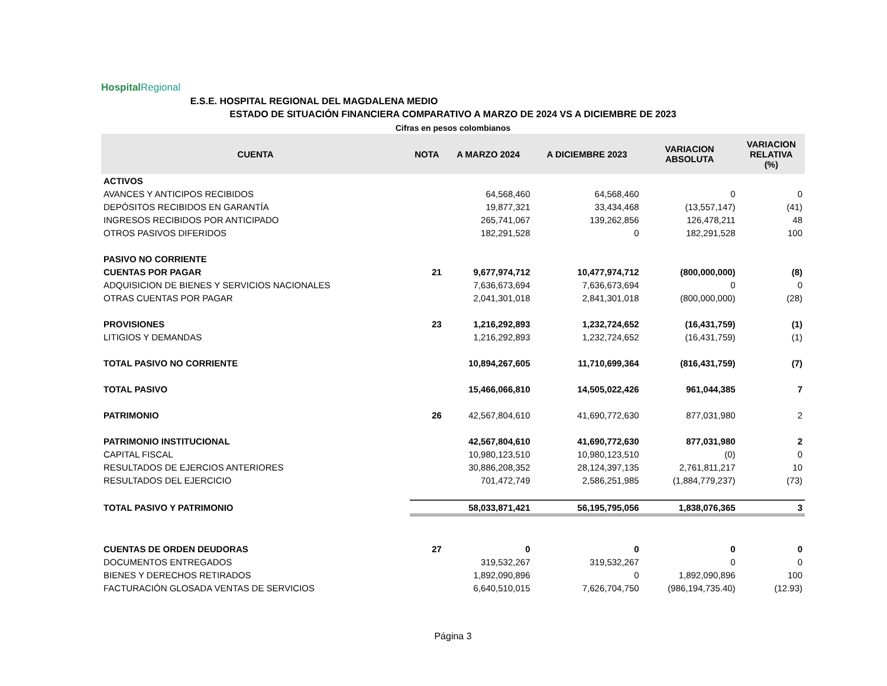Hospital Regional
E.S.E. HOSPITAL REGIONAL DEL MAGDALENA MEDIO
ESTADO DE SITUACIÓN FINANCIERA COMPARATIVO A MARZO DE 2024 VS A DICIEMBRE DE 2023
Cifras en pesos colombianos
| CUENTA | NOTA | A MARZO 2024 | A DICIEMBRE 2023 | VARIACION ABSOLUTA | VARIACION RELATIVA (%) |
| --- | --- | --- | --- | --- | --- |
| ACTIVOS | | | | | |
| AVANCES Y ANTICIPOS RECIBIDOS | | 64,568,460 | 64,568,460 | 0 | 0 |
| DEPÓSITOS RECIBIDOS EN GARANTÍA | | 19,877,321 | 33,434,468 | (13,557,147) | (41) |
| INGRESOS RECIBIDOS POR ANTICIPADO | | 265,741,067 | 139,262,856 | 126,478,211 | 48 |
| OTROS PASIVOS DIFERIDOS | | 182,291,528 | 0 | 182,291,528 | 100 |
| PASIVO NO CORRIENTE | | | | | |
| CUENTAS POR PAGAR | 21 | 9,677,974,712 | 10,477,974,712 | (800,000,000) | (8) |
| ADQUISICION DE BIENES Y SERVICIOS NACIONALES | | 7,636,673,694 | 7,636,673,694 | 0 | 0 |
| OTRAS CUENTAS POR PAGAR | | 2,041,301,018 | 2,841,301,018 | (800,000,000) | (28) |
| PROVISIONES | 23 | 1,216,292,893 | 1,232,724,652 | (16,431,759) | (1) |
| LITIGIOS Y DEMANDAS | | 1,216,292,893 | 1,232,724,652 | (16,431,759) | (1) |
| TOTAL PASIVO NO CORRIENTE | | 10,894,267,605 | 11,710,699,364 | (816,431,759) | (7) |
| TOTAL PASIVO | | 15,466,066,810 | 14,505,022,426 | 961,044,385 | 7 |
| PATRIMONIO | 26 | 42,567,804,610 | 41,690,772,630 | 877,031,980 | 2 |
| PATRIMONIO INSTITUCIONAL | | 42,567,804,610 | 41,690,772,630 | 877,031,980 | 2 |
| CAPITAL FISCAL | | 10,980,123,510 | 10,980,123,510 | (0) | 0 |
| RESULTADOS DE EJERCIOS ANTERIORES | | 30,886,208,352 | 28,124,397,135 | 2,761,811,217 | 10 |
| RESULTADOS DEL EJERCICIO | | 701,472,749 | 2,586,251,985 | (1,884,779,237) | (73) |
| TOTAL PASIVO Y PATRIMONIO | | 58,033,871,421 | 56,195,795,056 | 1,838,076,365 | 3 |
| CUENTAS DE ORDEN DEUDORAS | 27 | 0 | 0 | 0 | 0 |
| DOCUMENTOS ENTREGADOS | | 319,532,267 | 319,532,267 | 0 | 0 |
| BIENES Y DERECHOS RETIRADOS | | 1,892,090,896 | 0 | 1,892,090,896 | 100 |
| FACTURACIÓN GLOSADA VENTAS DE SERVICIOS | | 6,640,510,015 | 7,626,704,750 | (986,194,735.40) | (12.93) |
Página 3